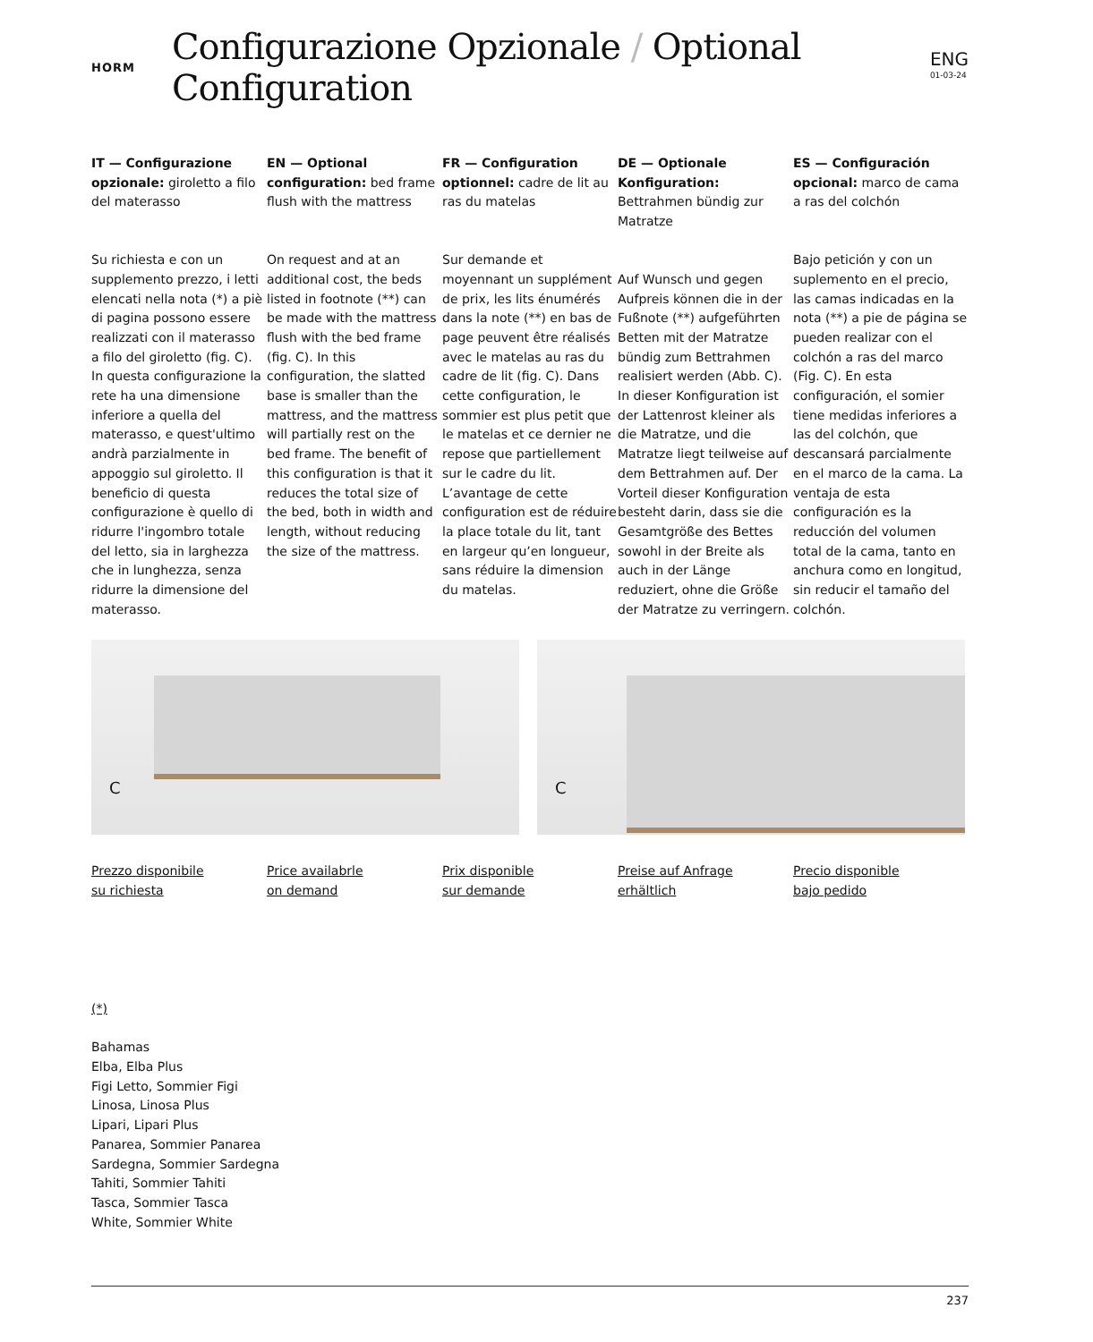HORM
Configurazione Opzionale / Optional Configuration
ENG
01-03-24
IT — Configurazione opzionale: giroletto a filo del materasso
Su richiesta e con un supplemento prezzo, i letti elencati nella nota (*) a piè di pagina possono essere realizzati con il materasso a filo del giroletto (fig. C). In questa configurazione la rete ha una dimensione inferiore a quella del materasso, e quest'ultimo andrà parzialmente in appoggio sul giroletto. Il beneficio di questa configurazione è quello di ridurre l'ingombro totale del letto, sia in larghezza che in lunghezza, senza ridurre la dimensione del materasso.
EN — Optional configuration: bed frame flush with the mattress
On request and at an additional cost, the beds listed in footnote (**) can be made with the mattress flush with the bed frame (fig. C). In this configuration, the slatted base is smaller than the mattress, and the mattress will partially rest on the bed frame. The benefit of this configuration is that it reduces the total size of the bed, both in width and length, without reducing the size of the mattress.
FR — Configuration optionnel: cadre de lit au ras du matelas
Sur demande et moyennant un supplément de prix, les lits énumérés dans la note (**) en bas de page peuvent être réalisés avec le matelas au ras du cadre de lit (fig. C). Dans cette configuration, le sommier est plus petit que le matelas et ce dernier ne repose que partiellement sur le cadre du lit. L’avantage de cette configuration est de réduire la place totale du lit, tant en largeur qu’en longueur, sans réduire la dimension du matelas.
DE — Optionale Konfiguration: Bettrahmen bündig zur Matratze
Auf Wunsch und gegen Aufpreis können die in der Fußnote (**) aufgeführten Betten mit der Matratze bündig zum Bettrahmen realisiert werden (Abb. C). In dieser Konfiguration ist der Lattenrost kleiner als die Matratze, und die Matratze liegt teilweise auf dem Bettrahmen auf. Der Vorteil dieser Konfiguration besteht darin, dass sie die Gesamtgröße des Bettes sowohl in der Breite als auch in der Länge reduziert, ohne die Größe der Matratze zu verringern.
ES — Configuración opcional: marco de cama a ras del colchón
Bajo petición y con un suplemento en el precio, las camas indicadas en la nota (**) a pie de página se pueden realizar con el colchón a ras del marco (Fig. C). En esta configuración, el somier tiene medidas inferiores a las del colchón, que descansará parcialmente en el marco de la cama. La ventaja de esta configuración es la reducción del volumen total de la cama, tanto en anchura como en longitud, sin reducir el tamaño del colchón.
C
C
Prezzo disponibile
su richiesta
Price availabrle
on demand
Prix disponible
sur demande
Preise auf Anfrage
erhältlich
Precio disponible
bajo pedido
(*)
Bahamas
Elba, Elba Plus
Figi Letto, Sommier Figi
Linosa, Linosa Plus
Lipari, Lipari Plus
Panarea, Sommier Panarea
Sardegna, Sommier Sardegna
Tahiti, Sommier Tahiti
Tasca, Sommier Tasca
White, Sommier White
237